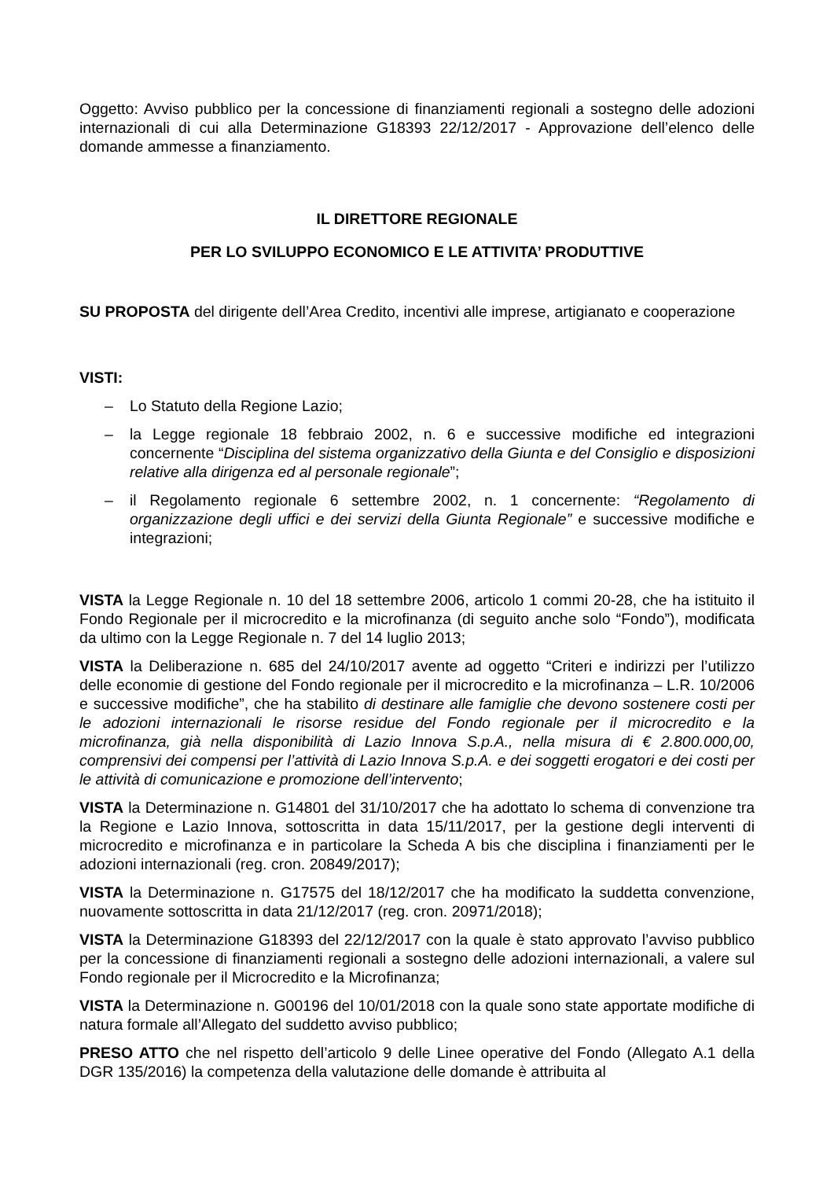Oggetto: Avviso pubblico per la concessione di finanziamenti regionali a sostegno delle adozioni internazionali di cui alla Determinazione G18393 22/12/2017 - Approvazione dell’elenco delle domande ammesse a finanziamento.
IL DIRETTORE REGIONALE
PER LO SVILUPPO ECONOMICO E LE ATTIVITA’ PRODUTTIVE
SU PROPOSTA del dirigente dell’Area Credito, incentivi alle imprese, artigianato e cooperazione
VISTI:
– Lo Statuto della Regione Lazio;
– la Legge regionale 18 febbraio 2002, n. 6 e successive modifiche ed integrazioni concernente “Disciplina del sistema organizzativo della Giunta e del Consiglio e disposizioni relative alla dirigenza ed al personale regionale”;
– il Regolamento regionale 6 settembre 2002, n. 1 concernente: “Regolamento di organizzazione degli uffici e dei servizi della Giunta Regionale” e successive modifiche e integrazioni;
VISTA la Legge Regionale n. 10 del 18 settembre 2006, articolo 1 commi 20-28, che ha istituito il Fondo Regionale per il microcredito e la microfinanza (di seguito anche solo “Fondo”), modificata da ultimo con la Legge Regionale n. 7 del 14 luglio 2013;
VISTA la Deliberazione n. 685 del 24/10/2017 avente ad oggetto “Criteri e indirizzi per l’utilizzo delle economie di gestione del Fondo regionale per il microcredito e la microfinanza – L.R. 10/2006 e successive modifiche”, che ha stabilito di destinare alle famiglie che devono sostenere costi per le adozioni internazionali le risorse residue del Fondo regionale per il microcredito e la microfinanza, già nella disponibilità di Lazio Innova S.p.A., nella misura di € 2.800.000,00, comprensivi dei compensi per l’attività di Lazio Innova S.p.A. e dei soggetti erogatori e dei costi per le attività di comunicazione e promozione dell’intervento;
VISTA la Determinazione n. G14801 del 31/10/2017 che ha adottato lo schema di convenzione tra la Regione e Lazio Innova, sottoscritta in data 15/11/2017, per la gestione degli interventi di microcredito e microfinanza e in particolare la Scheda A bis che disciplina i finanziamenti per le adozioni internazionali (reg. cron. 20849/2017);
VISTA la Determinazione n. G17575 del 18/12/2017 che ha modificato la suddetta convenzione, nuovamente sottoscritta in data 21/12/2017 (reg. cron. 20971/2018);
VISTA la Determinazione G18393 del 22/12/2017 con la quale è stato approvato l’avviso pubblico per la concessione di finanziamenti regionali a sostegno delle adozioni internazionali, a valere sul Fondo regionale per il Microcredito e la Microfinanza;
VISTA la Determinazione n. G00196 del 10/01/2018 con la quale sono state apportate modifiche di natura formale all’Allegato del suddetto avviso pubblico;
PRESO ATTO che nel rispetto dell’articolo 9 delle Linee operative del Fondo (Allegato A.1 della DGR 135/2016) la competenza della valutazione delle domande è attribuita al